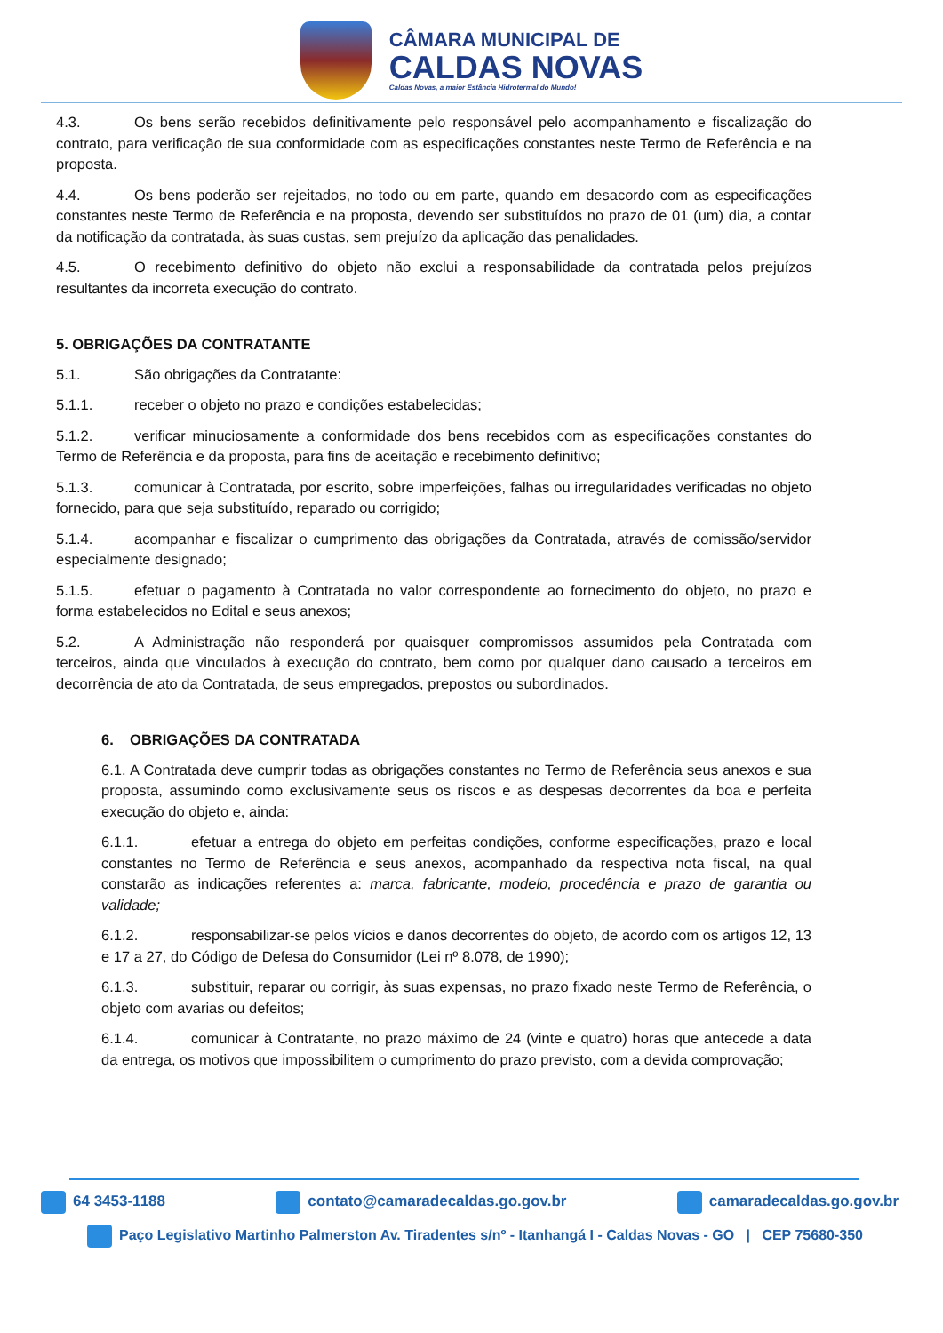CÂMARA MUNICIPAL DE
CALDAS NOVAS
Caldas Novas, a maior Estância Hidrotermal do Mundo!
4.3. Os bens serão recebidos definitivamente pelo responsável pelo acompanhamento e fiscalização do contrato, para verificação de sua conformidade com as especificações constantes neste Termo de Referência e na proposta.
4.4. Os bens poderão ser rejeitados, no todo ou em parte, quando em desacordo com as especificações constantes neste Termo de Referência e na proposta, devendo ser substituídos no prazo de 01 (um) dia, a contar da notificação da contratada, às suas custas, sem prejuízo da aplicação das penalidades.
4.5. O recebimento definitivo do objeto não exclui a responsabilidade da contratada pelos prejuízos resultantes da incorreta execução do contrato.
5. OBRIGAÇÕES DA CONTRATANTE
5.1. São obrigações da Contratante:
5.1.1. receber o objeto no prazo e condições estabelecidas;
5.1.2. verificar minuciosamente a conformidade dos bens recebidos com as especificações constantes do Termo de Referência e da proposta, para fins de aceitação e recebimento definitivo;
5.1.3. comunicar à Contratada, por escrito, sobre imperfeições, falhas ou irregularidades verificadas no objeto fornecido, para que seja substituído, reparado ou corrigido;
5.1.4. acompanhar e fiscalizar o cumprimento das obrigações da Contratada, através de comissão/servidor especialmente designado;
5.1.5. efetuar o pagamento à Contratada no valor correspondente ao fornecimento do objeto, no prazo e forma estabelecidos no Edital e seus anexos;
5.2. A Administração não responderá por quaisquer compromissos assumidos pela Contratada com terceiros, ainda que vinculados à execução do contrato, bem como por qualquer dano causado a terceiros em decorrência de ato da Contratada, de seus empregados, prepostos ou subordinados.
6. OBRIGAÇÕES DA CONTRATADA
6.1. A Contratada deve cumprir todas as obrigações constantes no Termo de Referência seus anexos e sua proposta, assumindo como exclusivamente seus os riscos e as despesas decorrentes da boa e perfeita execução do objeto e, ainda:
6.1.1. efetuar a entrega do objeto em perfeitas condições, conforme especificações, prazo e local constantes no Termo de Referência e seus anexos, acompanhado da respectiva nota fiscal, na qual constarão as indicações referentes a: marca, fabricante, modelo, procedência e prazo de garantia ou validade;
6.1.2. responsabilizar-se pelos vícios e danos decorrentes do objeto, de acordo com os artigos 12, 13 e 17 a 27, do Código de Defesa do Consumidor (Lei nº 8.078, de 1990);
6.1.3. substituir, reparar ou corrigir, às suas expensas, no prazo fixado neste Termo de Referência, o objeto com avarias ou defeitos;
6.1.4. comunicar à Contratante, no prazo máximo de 24 (vinte e quatro) horas que antecede a data da entrega, os motivos que impossibilitem o cumprimento do prazo previsto, com a devida comprovação;
64 3453-1188 contato@camaradecaldas.go.gov.br camaradecaldas.go.gov.br
Paço Legislativo Martinho Palmerston Av. Tiradentes s/nº - Itanhangá I - Caldas Novas - GO | CEP 75680-350